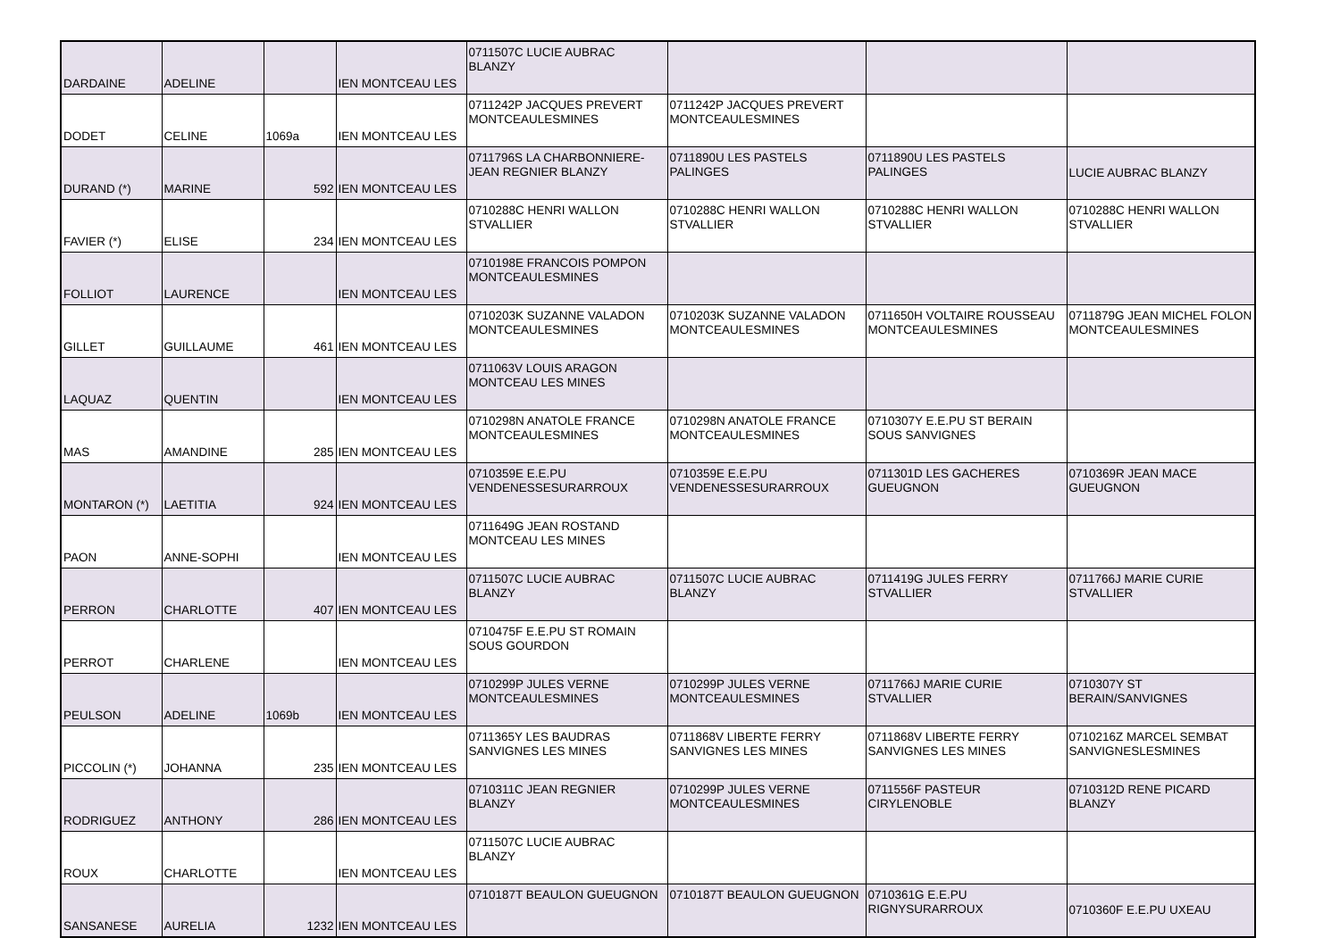| DARDAINE | ADELINE | | IEN MONTCEAU LES | 0711507C LUCIE AUBRAC BLANZY | | | |
| DODET | CELINE | 1069a | IEN MONTCEAU LES | 0711242P JACQUES PREVERT MONTCEAULESMINES | 0711242P JACQUES PREVERT MONTCEAULESMINES | | |
| DURAND (*) | MARINE | 592 | IEN MONTCEAU LES | 0711796S LA CHARBONNIERE-JEAN REGNIER BLANZY | 0711890U LES PASTELS PALINGES | 0711890U LES PASTELS PALINGES | LUCIE AUBRAC BLANZY |
| FAVIER (*) | ELISE | 234 | IEN MONTCEAU LES | 0710288C HENRI WALLON STVALLIER | 0710288C HENRI WALLON STVALLIER | 0710288C HENRI WALLON STVALLIER | 0710288C HENRI WALLON STVALLIER |
| FOLLIOT | LAURENCE | | IEN MONTCEAU LES | 0710198E FRANCOIS POMPON MONTCEAULESMINES | | | |
| GILLET | GUILLAUME | 461 | IEN MONTCEAU LES | 0710203K SUZANNE VALADON MONTCEAULESMINES | 0710203K SUZANNE VALADON MONTCEAULESMINES | 0711650H VOLTAIRE ROUSSEAU MONTCEAULESMINES | 0711879G JEAN MICHEL FOLON MONTCEAULESMINES |
| LAQUAZ | QUENTIN | | IEN MONTCEAU LES | 0711063V LOUIS ARAGON MONTCEAU LES MINES | | | |
| MAS | AMANDINE | 285 | IEN MONTCEAU LES | 0710298N ANATOLE FRANCE MONTCEAULESMINES | 0710298N ANATOLE FRANCE MONTCEAULESMINES | 0710307Y E.E.PU ST BERAIN SOUS SANVIGNES | |
| MONTARON (*) | LAETITIA | 924 | IEN MONTCEAU LES | 0710359E E.E.PU VENDENESSESURARROUX | 0710359E E.E.PU VENDENESSESURARROUX | 0711301D LES GACHERES GUEUGNON | 0710369R JEAN MACE GUEUGNON |
| PAON | ANNE-SOPHI | | IEN MONTCEAU LES | 0711649G JEAN ROSTAND MONTCEAU LES MINES | | | |
| PERRON | CHARLOTTE | 407 | IEN MONTCEAU LES | 0711507C LUCIE AUBRAC BLANZY | 0711507C LUCIE AUBRAC BLANZY | 0711419G JULES FERRY STVALLIER | 0711766J MARIE CURIE STVALLIER |
| PERROT | CHARLENE | | IEN MONTCEAU LES | 0710475F E.E.PU ST ROMAIN SOUS GOURDON | | | |
| PEULSON | ADELINE | 1069b | IEN MONTCEAU LES | 0710299P JULES VERNE MONTCEAULESMINES | 0710299P JULES VERNE MONTCEAULESMINES | 0711766J MARIE CURIE STVALLIER | 0710307Y ST BERAIN/SANVIGNES |
| PICCOLIN (*) | JOHANNA | 235 | IEN MONTCEAU LES | 0711365Y LES BAUDRAS SANVIGNES LES MINES | 0711868V LIBERTE FERRY SANVIGNES LES MINES | 0711868V LIBERTE FERRY SANVIGNES LES MINES | 0710216Z MARCEL SEMBAT SANVIGNESLESMINES |
| RODRIGUEZ | ANTHONY | 286 | IEN MONTCEAU LES | 0710311C JEAN REGNIER BLANZY | 0710299P JULES VERNE MONTCEAULESMINES | 0711556F PASTEUR CIRYLENOBLE | 0710312D RENE PICARD BLANZY |
| ROUX | CHARLOTTE | | IEN MONTCEAU LES | 0711507C LUCIE AUBRAC BLANZY | | | |
| SANSANESE | AURELIA | 1232 | IEN MONTCEAU LES | 0710187T BEAULON GUEUGNON | 0710187T BEAULON GUEUGNON | 0710361G E.E.PU RIGNYSURARROUX | 0710360F E.E.PU UXEAU |